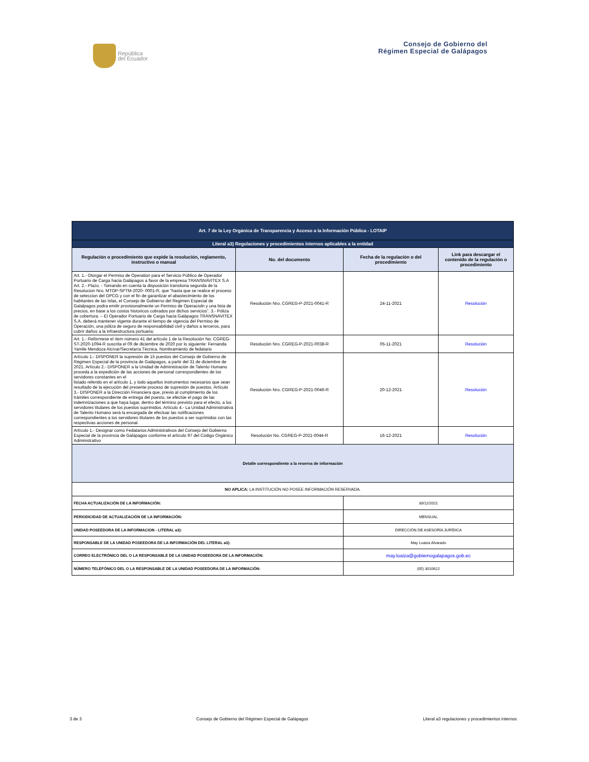República
del Ecuador
Consejo de Gobierno del
Régimen Especial de Galápagos
| Art. 7 de la Ley Orgánica de Transparencia y Acceso a la Información Pública - LOTAIP | | | |
| Literal a3) Regulaciones y procedimientos internos aplicables a la entidad | | | |
| Regulación o procedimiento que expide la resolución, reglamento, instructivo o manual | No. del documento | Fecha de la regulación o del procedimiento | Link para descargar el contenido de la regulación o procedimiento |
| Art. 1.- Otorgar el Permiso de Operation para el Servicio Público de Operador Portuario de Carga hacia Galápagos a favor de la empresa TRANSNAVITEX S.A Art. 2.- Plazo. - Tomando en cuenta la disposición transitoria segunda de la Resolucion Nro. MTOP-SPTM-2020- 0001-R, que “hasta que se realice el proceso de seleccion del OPCG y con el fin de garantizar el abastecimiento de los habitantes de las Islas, el Consejo de Gobierno del Regimen Especial de Galalpagos podra emitir provisionalmente un Permiso de Operacioln y una lista de precios, en base a los costos historicos cobrados por dichos servicios”. 3.- Póliza de cobertura. – El Operador Portuario de Carga hacia Galápagos TRANSNAVITEX S.A. deberá mantener vigente durante el tiempo de vigencia del Permiso de Operación, una póliza de seguro de responsabilidad civil y daños a terceros, para cubrir daños a la infraestructura portuaria; | Resolución Nro. CGREG-P-2021-0041-R | 24-11-2021 | Resolución |
| Art. 1.- Refórmese el ítem número 41 del artículo 1 de la Resolución No. CGREG-ST-2020-1094-R suscrita el 09 de diciembre de 2020 por lo siguiente: Fernanda Yamile Mendoza Alcívar/Secretaría Técnica. Nombramiento de fedatario | Resolución Nro. CGREG-P-2021-0038-R | 05-11-2021 | Resolución |
| Artículo 1.- DISPONER la supresión de 15 puestos del Consejo de Gobierno de Régimen Especial de la provincia de Galápagos, a partir del 31 de diciembre de 2021. Artículo 2.- DISPONER a la Unidad de Administración de Talento Humano proceda a la expedición de las acciones de personal correspondientes de los servidores constantes en el listado referido en el artículo 1, y todo aquellos instrumentos necesarios que sean resultado de la ejecución del presente proceso de supresión de puestos. Artículo 3.- DISPONER a la Dirección Financiera que, previo al cumplimiento de los trámites correspondiente de entrega del puesto, se efectúe el pago de las indemnizaciones a que haya lugar, dentro del término previsto para el efecto, a los servidores titulares de los puestos suprimidos. Artículo 4.- La Unidad Administrativa de Talento Humano será la encargada de efectuar las notificaciones correspondientes a los servidores titulares de los puestos a ser suprimidos con las respectivas acciones de personal. | Resolución Nro. CGREG-P-2021-0046-R | 20-12-2021 | Resolución |
| Artículo 1.- Designar como Fedatarios Administrativos del Consejo del Gobierno Especial de la provincia de Galápagos conforme el artículo 97 del Código Orgánico Administrativo | Resolución No. CGREG-P-2021-0044-R | 16-12-2021 | Resolución |
| Detalle correspondiente a la reserva de información | | | |
| NO APLICA: LA INSTITUCIÓN NO POSEE INFORMACIÓN RESERVADA. | | | |
| FECHA ACTUALIZACIÓN DE LA INFORMACIÓN: | | 30/12/2021 | |
| PERIODICIDAD DE ACTUALIZACIÓN DE LA INFORMACIÓN: | | MENSUAL | |
| UNIDAD POSEEDORA DE LA INFORMACION - LITERAL a3): | | DIRECCIÓN DE ASESORÍA JURÍDICA | |
| RESPONSABLE DE LA UNIDAD POSEEDORA DE LA INFORMACIÓN DEL LITERAL a3): | | May Loaiza Alvarado | |
| CORREO ELECTRÓNICO DEL O LA RESPONSABLE DE LA UNIDAD POSEEDORA DE LA INFORMACIÓN: | | may.loaiza@gobiernogalapagos.gob.ec | |
| NÚMERO TELEFÓNICO DEL O LA RESPONSABLE DE LA UNIDAD POSEEDORA DE LA INFORMACIÓN: | | (05) 3010622 | |
3 de 3 Consejo de Gobierno del Régimen Especial de Galápagos Literal a3 regulaciones y procedimientos internos